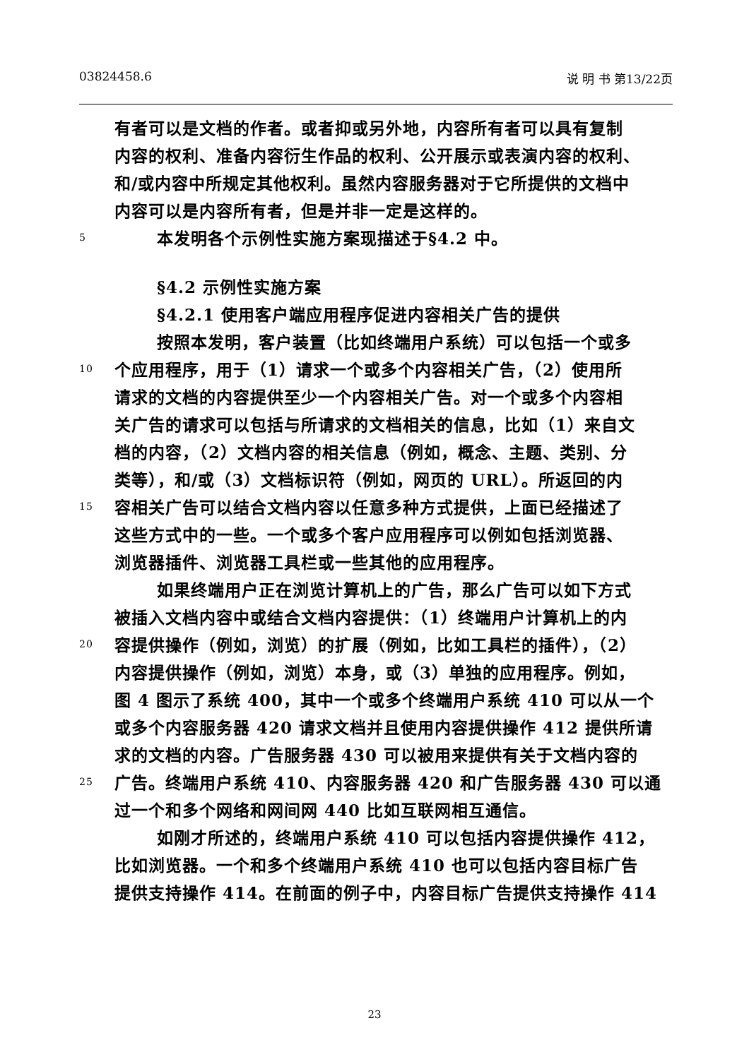03824458.6 说 明 书 第13/22页
有者可以是文档的作者。或者抑或另外地，内容所有者可以具有复制
内容的权利、准备内容衍生作品的权利、公开展示或表演内容的权利、
和/或内容中所规定其他权利。虽然内容服务器对于它所提供的文档中
内容可以是内容所有者，但是并非一定是这样的。
5 本发明各个示例性实施方案现描述于§4.2 中。
§4.2 示例性实施方案
§4.2.1 使用客户端应用程序促进内容相关广告的提供
按照本发明，客户装置（比如终端用户系统）可以包括一个或多
10 个应用程序，用于（1）请求一个或多个内容相关广告，（2）使用所
请求的文档的内容提供至少一个内容相关广告。对一个或多个内容相
关广告的请求可以包括与所请求的文档相关的信息，比如（1）来自文
档的内容，（2）文档内容的相关信息（例如，概念、主题、类别、分
类等），和/或（3）文档标识符（例如，网页的 URL）。所返回的内
15 容相关广告可以结合文档内容以任意多种方式提供，上面已经描述了
这些方式中的一些。一个或多个客户应用程序可以例如包括浏览器、
浏览器插件、浏览器工具栏或一些其他的应用程序。
如果终端用户正在浏览计算机上的广告，那么广告可以如下方式
被插入文档内容中或结合文档内容提供：（1）终端用户计算机上的内
20 容提供操作（例如，浏览）的扩展（例如，比如工具栏的插件），（2）
内容提供操作（例如，浏览）本身，或（3）单独的应用程序。例如，
图 4 图示了系统 400，其中一个或多个终端用户系统 410 可以从一个
或多个内容服务器 420 请求文档并且使用内容提供操作 412 提供所请
求的文档的内容。广告服务器 430 可以被用来提供有关于文档内容的
25 广告。终端用户系统 410、内容服务器 420 和广告服务器 430 可以通
过一个和多个网络和网间网 440 比如互联网相互通信。
如刚才所述的，终端用户系统 410 可以包括内容提供操作 412，
比如浏览器。一个和多个终端用户系统 410 也可以包括内容目标广告
提供支持操作 414。在前面的例子中，内容目标广告提供支持操作 414
23